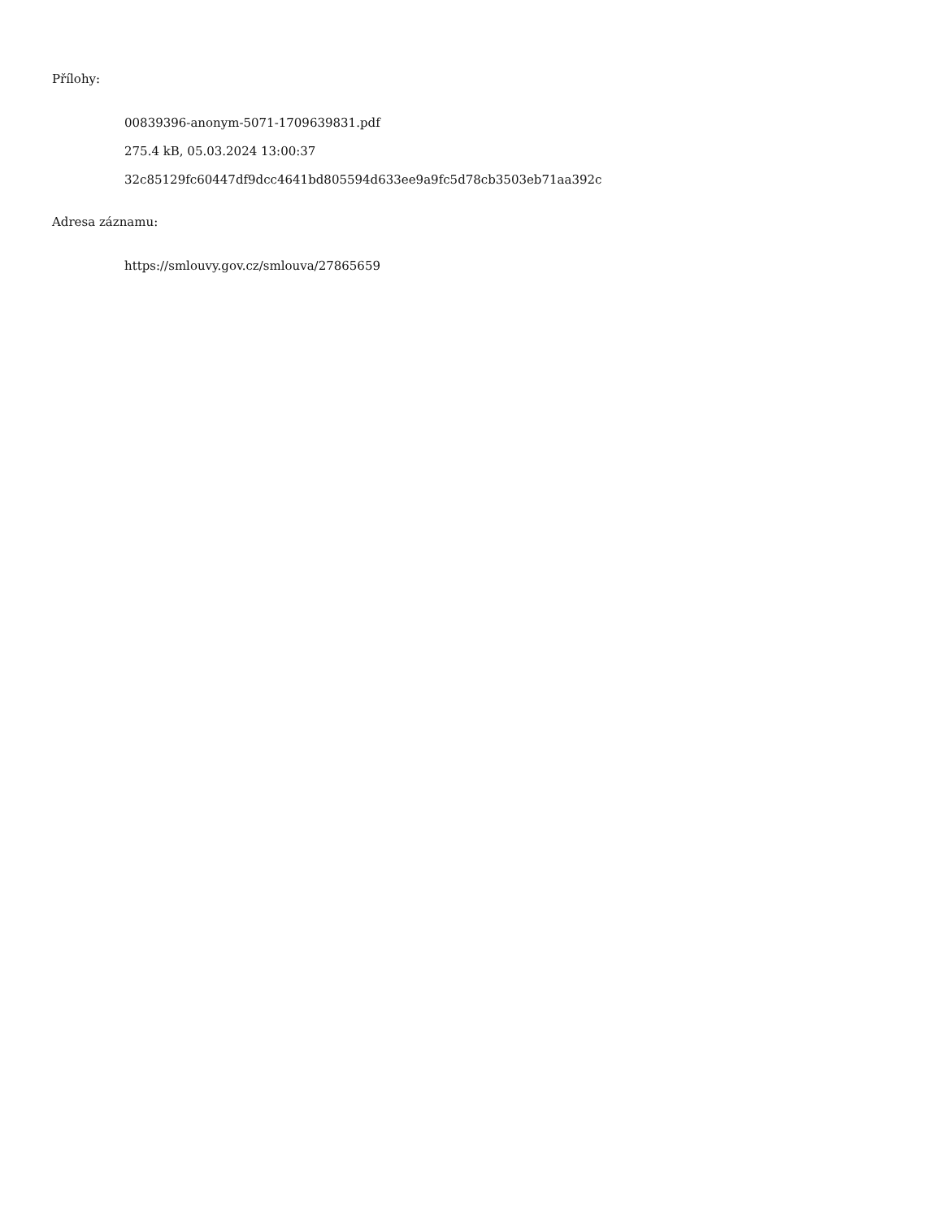Přílohy:
00839396-anonym-5071-1709639831.pdf
275.4 kB, 05.03.2024 13:00:37
32c85129fc60447df9dcc4641bd805594d633ee9a9fc5d78cb3503eb71aa392c
Adresa záznamu:
https://smlouvy.gov.cz/smlouva/27865659